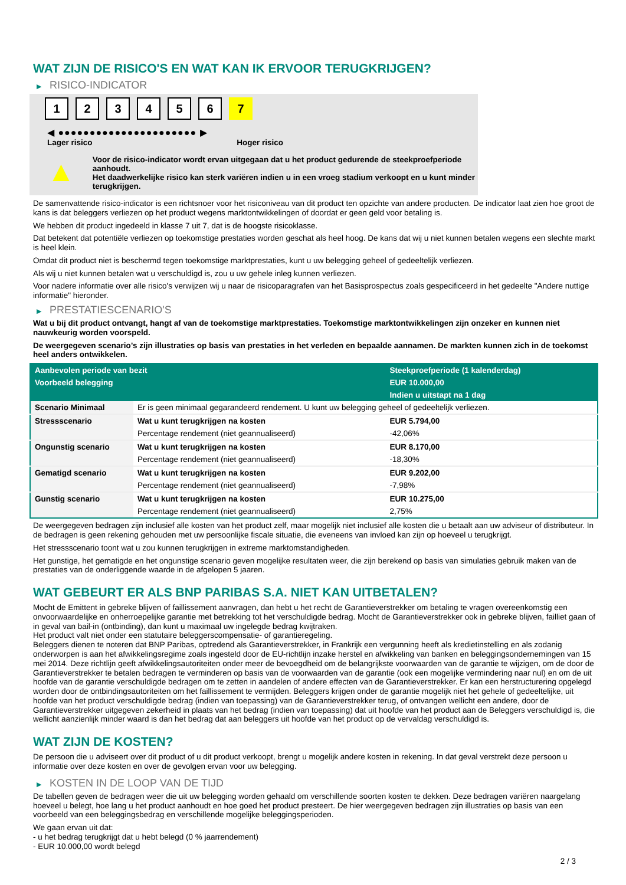WAT ZIJN DE RISICO'S EN WAT KAN IK ERVOOR TERUGKRIJGEN?
▶ RISICO-INDICATOR
1 2 3 4 5 6 7
◀ ●●●●●●●●●●●●●●●●●●●●●● ▶
Lager risico Hoger risico
▲
Voor de risico-indicator wordt ervan uitgegaan dat u het product gedurende de steekproefperiode aanhoudt.
Het daadwerkelijke risico kan sterk variëren indien u in een vroeg stadium verkoopt en u kunt minder terugkrijgen.
De samenvattende risico-indicator is een richtsnoer voor het risiconiveau van dit product ten opzichte van andere producten. De indicator laat zien hoe groot de kans is dat beleggers verliezen op het product wegens marktontwikkelingen of doordat er geen geld voor betaling is.
We hebben dit product ingedeeld in klasse 7 uit 7, dat is de hoogste risicoklasse.
Dat betekent dat potentiële verliezen op toekomstige prestaties worden geschat als heel hoog. De kans dat wij u niet kunnen betalen wegens een slechte markt is heel klein.
Omdat dit product niet is beschermd tegen toekomstige marktprestaties, kunt u uw belegging geheel of gedeeltelijk verliezen.
Als wij u niet kunnen betalen wat u verschuldigd is, zou u uw gehele inleg kunnen verliezen.
Voor nadere informatie over alle risico's verwijzen wij u naar de risicoparagrafen van het Basisprospectus zoals gespecificeerd in het gedeelte "Andere nuttige informatie" hieronder.
▶ PRESTATIESCENARIO'S
Wat u bij dit product ontvangt, hangt af van de toekomstige marktprestaties. Toekomstige marktontwikkelingen zijn onzeker en kunnen niet nauwkeurig worden voorspeld.
De weergegeven scenario’s zijn illustraties op basis van prestaties in het verleden en bepaalde aannamen. De markten kunnen zich in de toekomst heel anders ontwikkelen.
| Aanbevolen periode van bezit | | Steekproefperiode (1 kalenderdag) |
| --- | --- | --- |
| Voorbeeld belegging | | EUR 10.000,00 |
| | | Indien u uitstapt na 1 dag |
| Scenario Minimaal | Er is geen minimaal gegarandeerd rendement. U kunt uw belegging geheel of gedeeltelijk verliezen. | |
| Stressscenario | Wat u kunt terugkrijgen na kosten | EUR 5.794,00 |
| | Percentage rendement (niet geannualiseerd) | -42,06% |
| Ongunstig scenario | Wat u kunt terugkrijgen na kosten | EUR 8.170,00 |
| | Percentage rendement (niet geannualiseerd) | -18,30% |
| Gematigd scenario | Wat u kunt terugkrijgen na kosten | EUR 9.202,00 |
| | Percentage rendement (niet geannualiseerd) | -7,98% |
| Gunstig scenario | Wat u kunt terugkrijgen na kosten | EUR 10.275,00 |
| | Percentage rendement (niet geannualiseerd) | 2,75% |
De weergegeven bedragen zijn inclusief alle kosten van het product zelf, maar mogelijk niet inclusief alle kosten die u betaalt aan uw adviseur of distributeur. In de bedragen is geen rekening gehouden met uw persoonlijke fiscale situatie, die eveneens van invloed kan zijn op hoeveel u terugkrijgt.
Het stressscenario toont wat u zou kunnen terugkrijgen in extreme marktomstandigheden.
Het gunstige, het gematigde en het ongunstige scenario geven mogelijke resultaten weer, die zijn berekend op basis van simulaties gebruik maken van de prestaties van de onderliggende waarde in de afgelopen 5 jaaren.
WAT GEBEURT ER ALS BNP PARIBAS S.A. NIET KAN UITBETALEN?
Mocht de Emittent in gebreke blijven of faillissement aanvragen, dan hebt u het recht de Garantieverstrekker om betaling te vragen overeenkomstig een onvoorwaardelijke en onherroepelijke garantie met betrekking tot het verschuldigde bedrag. Mocht de Garantieverstrekker ook in gebreke blijven, failliet gaan of in geval van bail-in (ontbinding), dan kunt u maximaal uw ingelegde bedrag kwijtraken.
Het product valt niet onder een statutaire beleggerscompensatie- of garantieregeling.
Beleggers dienen te noteren dat BNP Paribas, optredend als Garantieverstrekker, in Frankrijk een vergunning heeft als kredietinstelling en als zodanig onderworpen is aan het afwikkelingsregime zoals ingesteld door de EU-richtlijn inzake herstel en afwikkeling van banken en beleggingsondernemingen van 15 mei 2014. Deze richtlijn geeft afwikkelingsautoriteiten onder meer de bevoegdheid om de belangrijkste voorwaarden van de garantie te wijzigen, om de door de Garantieverstrekker te betalen bedragen te verminderen op basis van de voorwaarden van de garantie (ook een mogelijke vermindering naar nul) en om de uit hoofde van de garantie verschuldigde bedragen om te zetten in aandelen of andere effecten van de Garantieverstrekker. Er kan een herstructurering opgelegd worden door de ontbindingsautoriteiten om het faillissement te vermijden. Beleggers krijgen onder de garantie mogelijk niet het gehele of gedeeltelijke, uit hoofde van het product verschuldigde bedrag (indien van toepassing) van de Garantieverstrekker terug, of ontvangen wellicht een andere, door de Garantieverstrekker uitgegeven zekerheid in plaats van het bedrag (indien van toepassing) dat uit hoofde van het product aan de Beleggers verschuldigd is, die wellicht aanzienlijk minder waard is dan het bedrag dat aan beleggers uit hoofde van het product op de vervaldag verschuldigd is.
WAT ZIJN DE KOSTEN?
De persoon die u adviseert over dit product of u dit product verkoopt, brengt u mogelijk andere kosten in rekening. In dat geval verstrekt deze persoon u informatie over deze kosten en over de gevolgen ervan voor uw belegging.
▶ KOSTEN IN DE LOOP VAN DE TIJD
De tabellen geven de bedragen weer die uit uw belegging worden gehaald om verschillende soorten kosten te dekken. Deze bedragen variëren naargelang hoeveel u belegt, hoe lang u het product aanhoudt en hoe goed het product presteert. De hier weergegeven bedragen zijn illustraties op basis van een voorbeeld van een beleggingsbedrag en verschillende mogelijke beleggingsperioden.
We gaan ervan uit dat:
- u het bedrag terugkrijgt dat u hebt belegd (0 % jaarrendement)
- EUR 10.000,00 wordt belegd
2 / 3